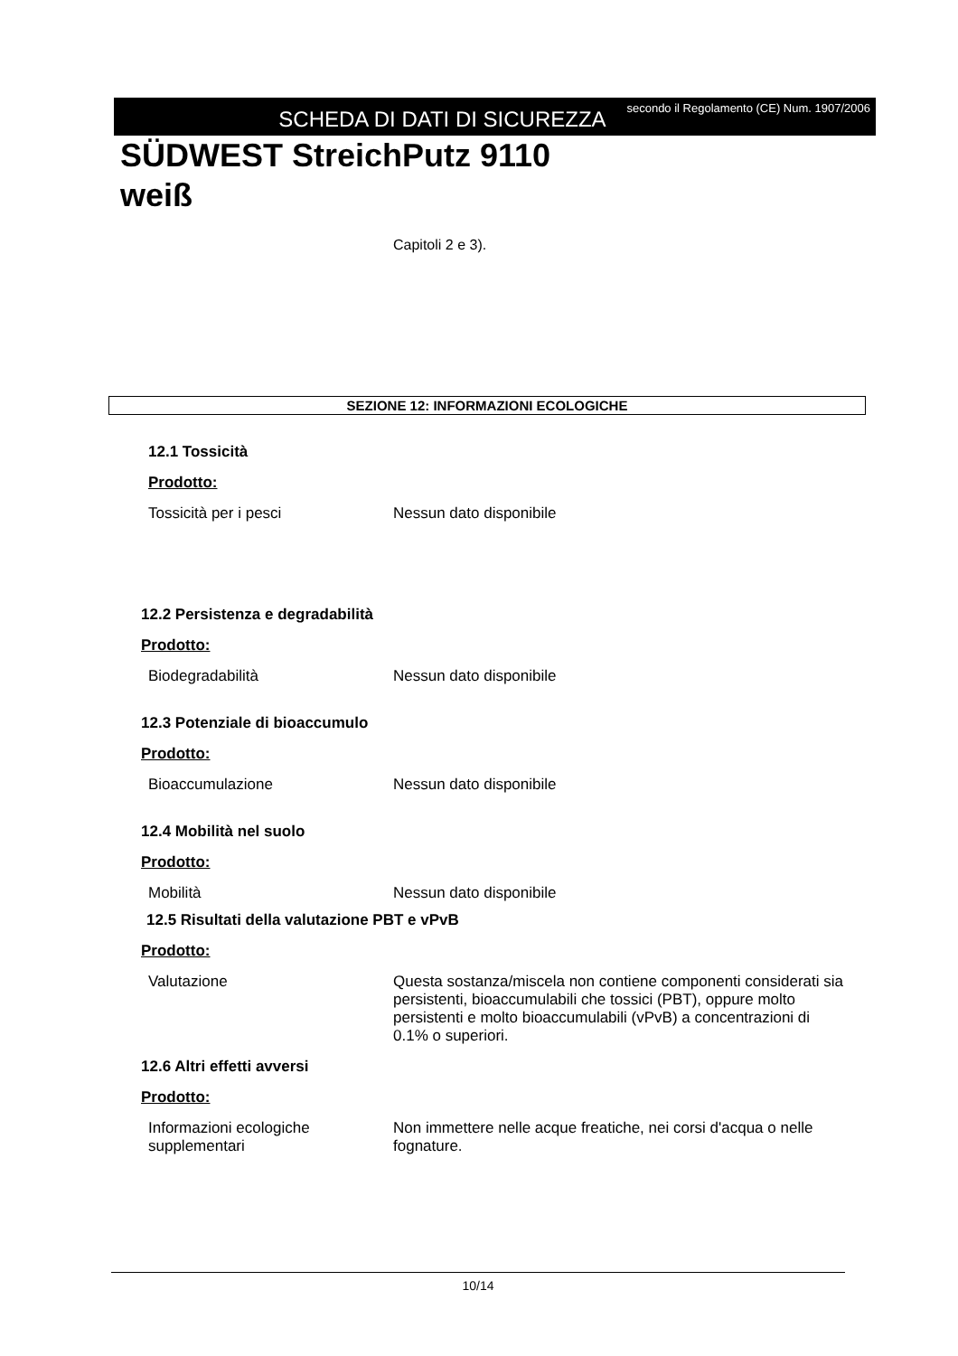SCHEDA DI DATI DI SICUREZZA
secondo il Regolamento (CE) Num. 1907/2006
SÜDWEST StreichPutz 9110
weiß
Capitoli 2 e 3).
SEZIONE 12: INFORMAZIONI ECOLOGICHE
12.1 Tossicità
Prodotto:
Tossicità per i pesci Nessun dato disponibile
12.2 Persistenza e degradabilità
Prodotto:
Biodegradabilità Nessun dato disponibile
12.3 Potenziale di bioaccumulo
Prodotto:
Bioaccumulazione Nessun dato disponibile
12.4 Mobilità nel suolo
Prodotto:
Mobilità Nessun dato disponibile
12.5 Risultati della valutazione PBT e vPvB
Prodotto:
Valutazione Questa sostanza/miscela non contiene componenti considerati sia persistenti, bioaccumulabili che tossici (PBT), oppure molto persistenti e molto bioaccumulabili (vPvB) a concentrazioni di 0.1% o superiori.
12.6 Altri effetti avversi
Prodotto:
Informazioni ecologiche supplementari
Non immettere nelle acque freatiche, nei corsi d'acqua o nelle fognature.
10/14